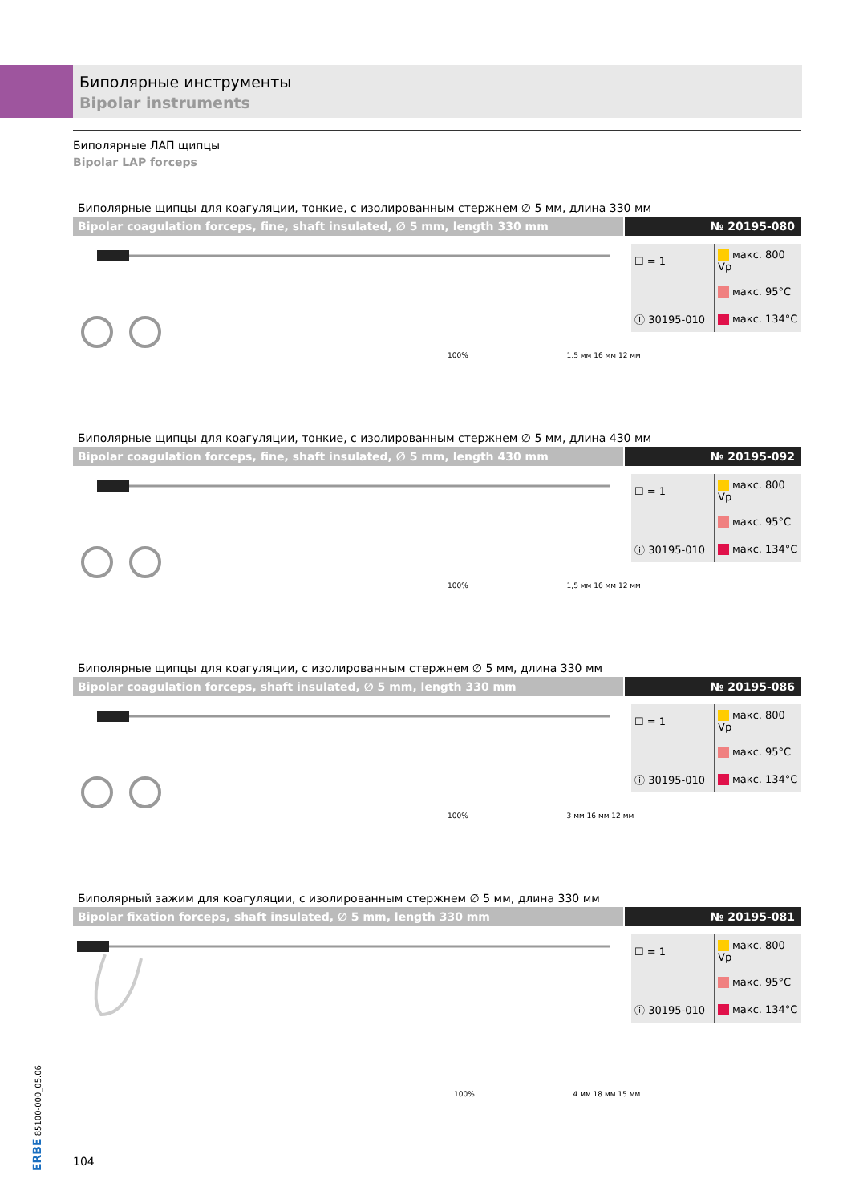Биполярные инструменты
Bipolar instruments
Биполярные ЛАП щипцы
Bipolar LAP forceps
Биполярные щипцы для коагуляции, тонкие, с изолированным стержнем ∅ 5 мм, длина 330 мм
Bipolar coagulation forceps, fine, shaft insulated, ∅ 5 mm, length 330 mm
№ 20195-080
| ☐ = 1 | макс. 800 Vp |
| | макс. 95°C |
| ⓘ 30195-010 | макс. 134°C |
100% 1,5 мм 16 мм 12 мм
Биполярные щипцы для коагуляции, тонкие, с изолированным стержнем ∅ 5 мм, длина 430 мм
Bipolar coagulation forceps, fine, shaft insulated, ∅ 5 mm, length 430 mm
№ 20195-092
| ☐ = 1 | макс. 800 Vp |
| | макс. 95°C |
| ⓘ 30195-010 | макс. 134°C |
100% 1,5 мм 16 мм 12 мм
Биполярные щипцы для коагуляции, с изолированным стержнем ∅ 5 мм, длина 330 мм
Bipolar coagulation forceps, shaft insulated, ∅ 5 mm, length 330 mm
№ 20195-086
| ☐ = 1 | макс. 800 Vp |
| | макс. 95°C |
| ⓘ 30195-010 | макс. 134°C |
100% 3 мм 16 мм 12 мм
Биполярный зажим для коагуляции, с изолированным стержнем ∅ 5 мм, длина 330 мм
Bipolar fixation forceps, shaft insulated, ∅ 5 mm, length 330 mm
№ 20195-081
| ☐ = 1 | макс. 800 Vp |
| | макс. 95°C |
| ⓘ 30195-010 | макс. 134°C |
100% 4 мм 18 мм 15 мм
ERBE 85100-000_05.06
104